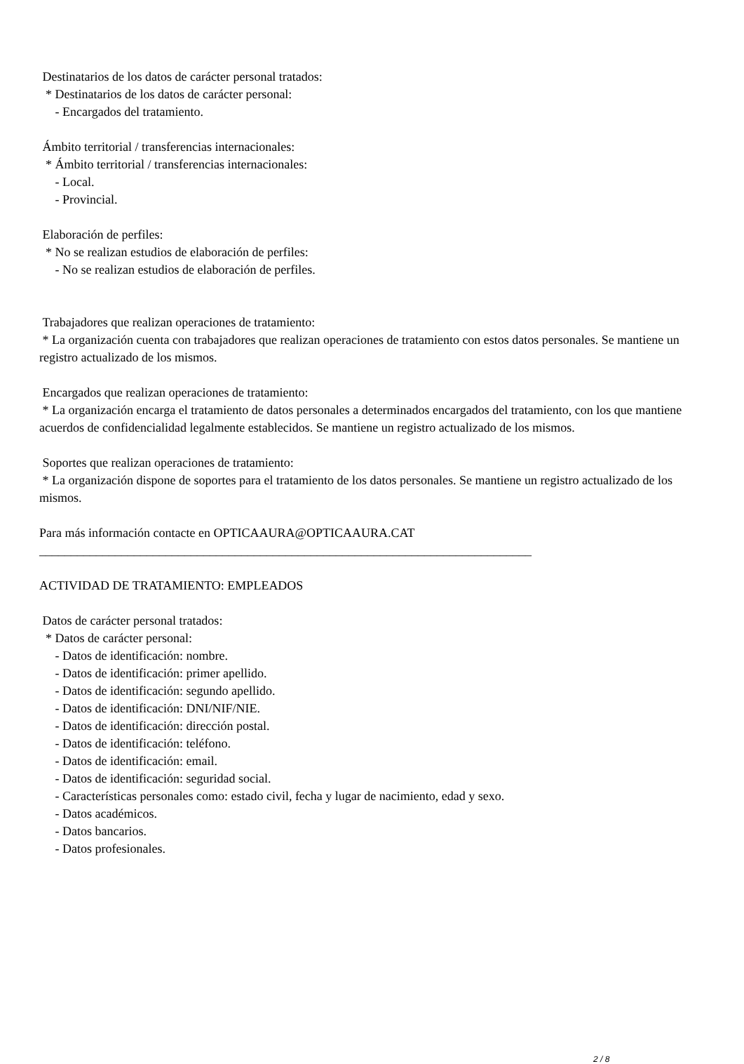Destinatarios de los datos de carácter personal tratados:
* Destinatarios de los datos de carácter personal:
- Encargados del tratamiento.
Ámbito territorial / transferencias internacionales:
* Ámbito territorial / transferencias internacionales:
- Local.
- Provincial.
Elaboración de perfiles:
* No se realizan estudios de elaboración de perfiles:
- No se realizan estudios de elaboración de perfiles.
Trabajadores que realizan operaciones de tratamiento:
* La organización cuenta con trabajadores que realizan operaciones de tratamiento con estos datos personales. Se mantiene un registro actualizado de los mismos.
Encargados que realizan operaciones de tratamiento:
* La organización encarga el tratamiento de datos personales a determinados encargados del tratamiento, con los que mantiene acuerdos de confidencialidad legalmente establecidos. Se mantiene un registro actualizado de los mismos.
Soportes que realizan operaciones de tratamiento:
* La organización dispone de soportes para el tratamiento de los datos personales. Se mantiene un registro actualizado de los mismos.
Para más información contacte en OPTICAAURA@OPTICAAURA.CAT
______________________________________________________________________________
ACTIVIDAD DE TRATAMIENTO: EMPLEADOS
Datos de carácter personal tratados:
* Datos de carácter personal:
- Datos de identificación: nombre.
- Datos de identificación: primer apellido.
- Datos de identificación: segundo apellido.
- Datos de identificación: DNI/NIF/NIE.
- Datos de identificación: dirección postal.
- Datos de identificación: teléfono.
- Datos de identificación: email.
- Datos de identificación: seguridad social.
- Características personales como: estado civil, fecha y lugar de nacimiento, edad y sexo.
- Datos académicos.
- Datos bancarios.
- Datos profesionales.
2 / 8